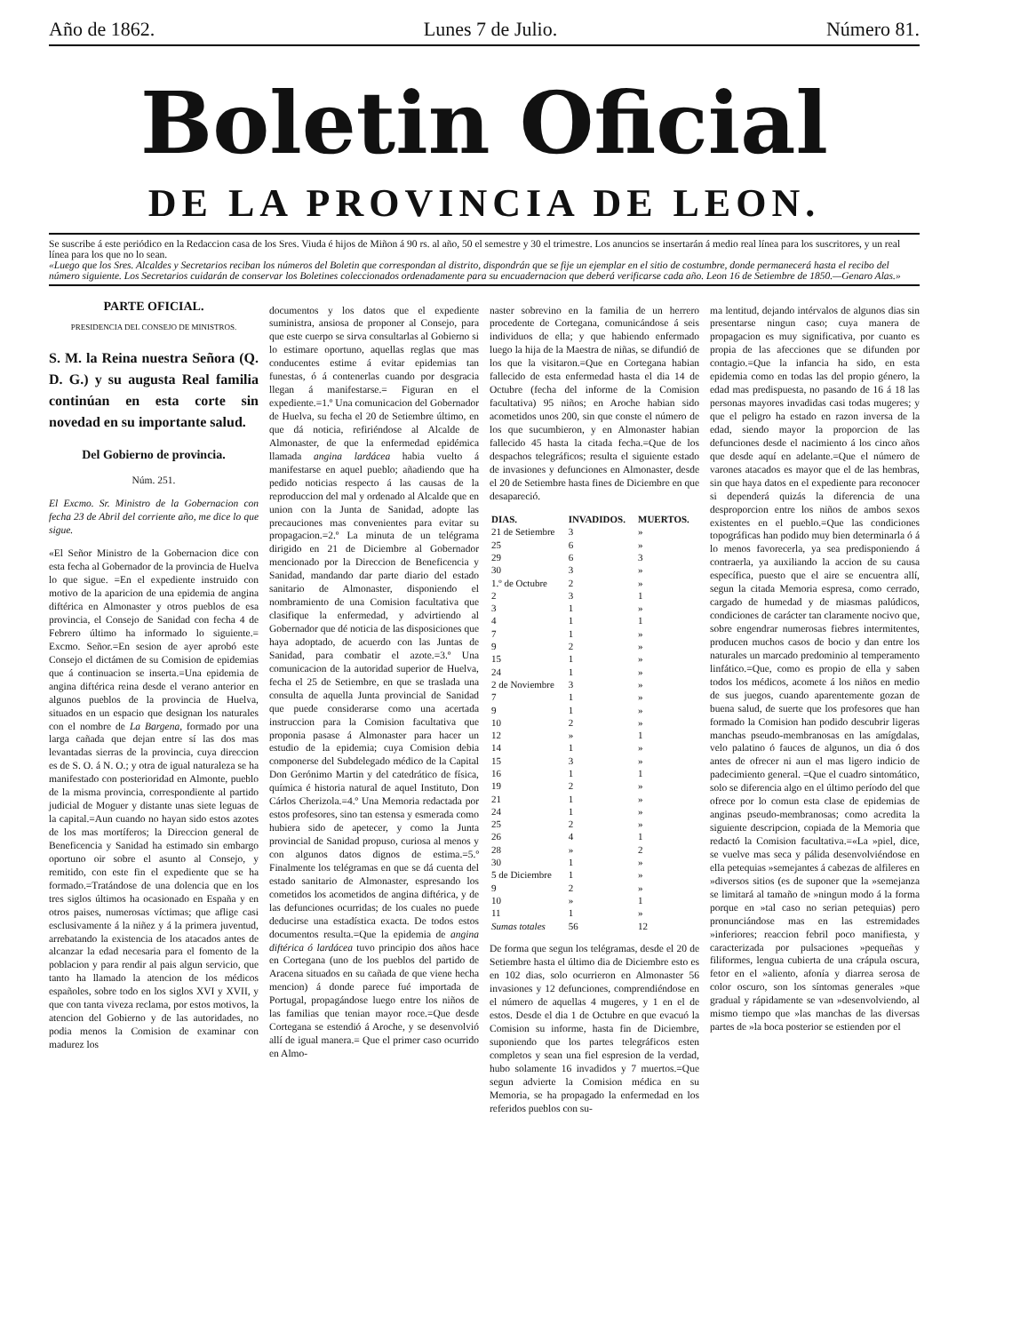Año de 1862. Lunes 7 de Julio. Número 81.
Boletin Oficial
DE LA PROVINCIA DE LEON.
Se suscribe á este periódico en la Redaccion casa de los Sres. Viuda é hijos de Miñon á 90 rs. al año, 50 el semestre y 30 el trimestre. Los anuncios se insertarán á medio real línea para los suscritores, y un real línea para los que no lo sean.
«Luego que los Sres. Alcaldes y Secretarios reciban los números del Boletin que correspondan al distrito, dispondrán que se fije un ejemplar en el sitio de costumbre, donde permanecerá hasta el recibo del número siguiente. Los Secretarios cuidarán de conservar los Boletines coleccionados ordenadamente para su encuadernacion que deberá verificarse cada año. Leon 16 de Setiembre de 1850.—Genaro Alas.»
PARTE OFICIAL.
PRESIDENCIA DEL CONSEJO DE MINISTROS.
S. M. la Reina nuestra Señora (Q. D. G.) y su augusta Real familia continúan en esta corte sin novedad en su importante salud.
Del Gobierno de provincia.
Núm. 251.
El Excmo. Sr. Ministro de la Gobernacion con fecha 23 de Abril del corriente año, me dice lo que sigue.
«El Señor Ministro de la Gobernacion dice con esta fecha al Gobernador de la provincia de Huelva lo que sigue. =En el expediente instruido con motivo de la aparicion de una epidemia de angina diftérica en Almonaster y otros pueblos de esa provincia, el Consejo de Sanidad con fecha 4 de Febrero último ha informado lo siguiente.= Excmo. Señor.=En sesion de ayer aprobó este Consejo el dictámen de su Comision de epidemias que á continuacion se inserta.=Una epidemia de angina diftérica reina desde el verano anterior en algunos pueblos de la provincia de Huelva, situados en un espacio que designan los naturales con el nombre de La Bargena, formado por una larga cañada que dejan entre sí las dos mas levantadas sierras de la provincia, cuya direccion es de S. O. á N. O.; y otra de igual naturaleza se ha manifestado con posterioridad en Almonte, pueblo de la misma provincia, correspondiente al partido judicial de Moguer y distante unas siete leguas de la capital.=Aun cuando no hayan sido estos azotes de los mas mortíferos; la Direccion general de Beneficencia y Sanidad ha estimado sin embargo oportuno oir sobre el asunto al Consejo, y remitido, con este fin el expediente que se ha formado.=Tratándose de una dolencia que en los tres siglos últimos ha ocasionado en España y en otros paises, numerosas víctimas; que aflige casi esclusivamente á la niñez y á la primera juventud, arrebatando la existencia de los atacados antes de alcanzar la edad necesaria para el fomento de la poblacion y para rendir al pais algun servicio, que tanto ha llamado la atencion de los médicos españoles, sobre todo en los siglos XVI y XVII, y que con tanta viveza reclama, por estos motivos, la atencion del Gobierno y de las autoridades, no podia menos la Comision de examinar con madurez los
documentos y los datos que el expediente suministra, ansiosa de proponer al Consejo, para que este cuerpo se sirva consultarlas al Gobierno si lo estimare oportuno, aquellas reglas que mas conducentes estime á evitar epidemias tan funestas, ó á contenerlas cuando por desgracia llegan á manifestarse.= Figuran en el expediente.=1.º Una comunicacion del Gobernador de Huelva, su fecha el 20 de Setiembre último, en que dá noticia, refiriéndose al Alcalde de Almonaster, de que la enfermedad epidémica llamada angina lardácea habia vuelto á manifestarse en aquel pueblo; añadiendo que ha pedido noticias respecto á las causas de la reproduccion del mal y ordenado al Alcalde que en union con la Junta de Sanidad, adopte las precauciones mas convenientes para evitar su propagacion.=2.º La minuta de un telégrama dirigido en 21 de Diciembre al Gobernador mencionado por la Direccion de Beneficencia y Sanidad, mandando dar parte diario del estado sanitario de Almonaster, disponiendo el nombramiento de una Comision facultativa que clasifique la enfermedad, y advirtiendo al Gobernador que dé noticia de las disposiciones que haya adoptado, de acuerdo con las Juntas de Sanidad, para combatir el azote.=3.º Una comunicacion de la autoridad superior de Huelva, fecha el 25 de Setiembre, en que se traslada una consulta de aquella Junta provincial de Sanidad que puede considerarse como una acertada instruccion para la Comision facultativa que proponia pasase á Almonaster para hacer un estudio de la epidemia; cuya Comision debia componerse del Subdelegado médico de la Capital Don Gerónimo Martin y del catedrático de física, química é historia natural de aquel Instituto, Don Cárlos Cherizola.=4.º Una Memoria redactada por estos profesores, sino tan estensa y esmerada como hubiera sido de apetecer, y como la Junta provincial de Sanidad propuso, curiosa al menos y con algunos datos dignos de estima.=5.º Finalmente los telégramas en que se dá cuenta del estado sanitario de Almonaster, espresando los cometidos los acometidos de angina diftérica, y de las defunciones ocurridas; de los cuales no puede deducirse una estadística exacta. De todos estos documentos resulta.=Que la epidemia de angina diftérica ó lardácea tuvo principio dos años hace en Cortegana (uno de los pueblos del partido de Aracena situados en su cañada de que viene hecha mencion) á donde parece fué importada de Portugal, propagándose luego entre los niños de las familias que tenian mayor roce.=Que desde Cortegana se estendió á Aroche, y se desenvolvió allí de igual manera.= Que el primer caso ocurrido en Almo-
naster sobrevino en la familia de un herrero procedente de Cortegana, comunicándose á seis individuos de ella; y que habiendo enfermado luego la hija de la Maestra de niñas, se difundió de los que la visitaron.=Que en Cortegana habian fallecido de esta enfermedad hasta el dia 14 de Octubre (fecha del informe de la Comision facultativa) 95 niños; en Aroche habian sido acometidos unos 200, sin que conste el número de los que sucumbieron, y en Almonaster habian fallecido 45 hasta la citada fecha.=Que de los despachos telegráficos; resulta el siguiente estado de invasiones y defunciones en Almonaster, desde el 20 de Setiembre hasta fines de Diciembre en que desapareció.
| DIAS. | INVADIDOS. | MUERTOS. |
| --- | --- | --- |
| 21 de Setiembre | 3 | » |
| 25 | 6 | » |
| 29 | 6 | 3 |
| 30 | 3 | » |
| 1.º de Octubre | 2 | » |
| 2 | 3 | 1 |
| 3 | 1 | » |
| 4 | 1 | 1 |
| 7 | 1 | » |
| 9 | 2 | » |
| 15 | 1 | » |
| 24 | 1 | » |
| 2 de Noviembre | 3 | » |
| 7 | 1 | » |
| 9 | 1 | » |
| 10 | 2 | » |
| 12 | » | 1 |
| 14 | 1 | » |
| 15 | 3 | » |
| 16 | 1 | 1 |
| 19 | 2 | » |
| 21 | 1 | » |
| 24 | 1 | » |
| 25 | 2 | » |
| 26 | 4 | 1 |
| 28 | » | 2 |
| 30 | 1 | » |
| 5 de Diciembre | 1 | » |
| 9 | 2 | » |
| 10 | » | 1 |
| 11 | 1 | » |
| Sumas totales | 56 | 12 |
De forma que segun los telégramas, desde el 20 de Setiembre hasta el último dia de Diciembre esto es en 102 dias, solo ocurrieron en Almonaster 56 invasiones y 12 defunciones, comprendiéndose en el número de aquellas 4 mugeres, y 1 en el de estos. Desde el dia 1 de Octubre en que evacuó la Comision su informe, hasta fin de Diciembre, suponiendo que los partes telegráficos esten completos y sean una fiel espresion de la verdad, hubo solamente 16 invadidos y 7 muertos.=Que segun advierte la Comision médica en su Memoria, se ha propagado la enfermedad en los referidos pueblos con su-
ma lentitud, dejando intérvalos de algunos dias sin presentarse ningun caso; cuya manera de propagacion es muy significativa, por cuanto es propia de las afecciones que se difunden por contagio.=Que la infancia ha sido, en esta epidemia como en todas las del propio género, la edad mas predispuesta, no pasando de 16 á 18 las personas mayores invadidas casi todas mugeres; y que el peligro ha estado en razon inversa de la edad, siendo mayor la proporcion de las defunciones desde el nacimiento á los cinco años que desde aquí en adelante.=Que el número de varones atacados es mayor que el de las hembras, sin que haya datos en el expediente para reconocer si dependerá quizás la diferencia de una desproporcion entre los niños de ambos sexos existentes en el pueblo.=Que las condiciones topográficas han podido muy bien determinarla ó á lo menos favorecerla, ya sea predisponiendo á contraerla, ya auxiliando la accion de su causa específica, puesto que el aire se encuentra allí, segun la citada Memoria espresa, como cerrado, cargado de humedad y de miasmas palúdicos, condiciones de carácter tan claramente nocivo que, sobre engendrar numerosas fiebres intermitentes, producen muchos casos de bocio y dan entre los naturales un marcado predominio al temperamento linfático.=Que, como es propio de ella y saben todos los médicos, acomete á los niños en medio de sus juegos, cuando aparentemente gozan de buena salud, de suerte que los profesores que han formado la Comision han podido descubrir ligeras manchas pseudo-membranosas en las amígdalas, velo palatino ó fauces de algunos, un dia ó dos antes de ofrecer ni aun el mas ligero indicio de padecimiento general. =Que el cuadro sintomático, solo se diferencia algo en el último período del que ofrece por lo comun esta clase de epidemias de anginas pseudo-membranosas; como acredita la siguiente descripcion, copiada de la Memoria que redactó la Comision facultativa.=«La »piel, dice, se vuelve mas seca y pálida desenvolviéndose en ella petequias »semejantes á cabezas de alfileres en »diversos sitios (es de suponer que la »semejanza se limitará al tamaño de »ningun modo á la forma porque en »tal caso no serian petequias) pero pronunciándose mas en las estremidades »inferiores; reaccion febril poco manifiesta, y caracterizada por pulsaciones »pequeñas y filiformes, lengua cubierta de una crápula oscura, fetor en el »aliento, afonía y diarrea serosa de color oscuro, son los síntomas generales »que gradual y rápidamente se van »desenvolviendo, al mismo tiempo que »las manchas de las diversas partes de »la boca posterior se estienden por el